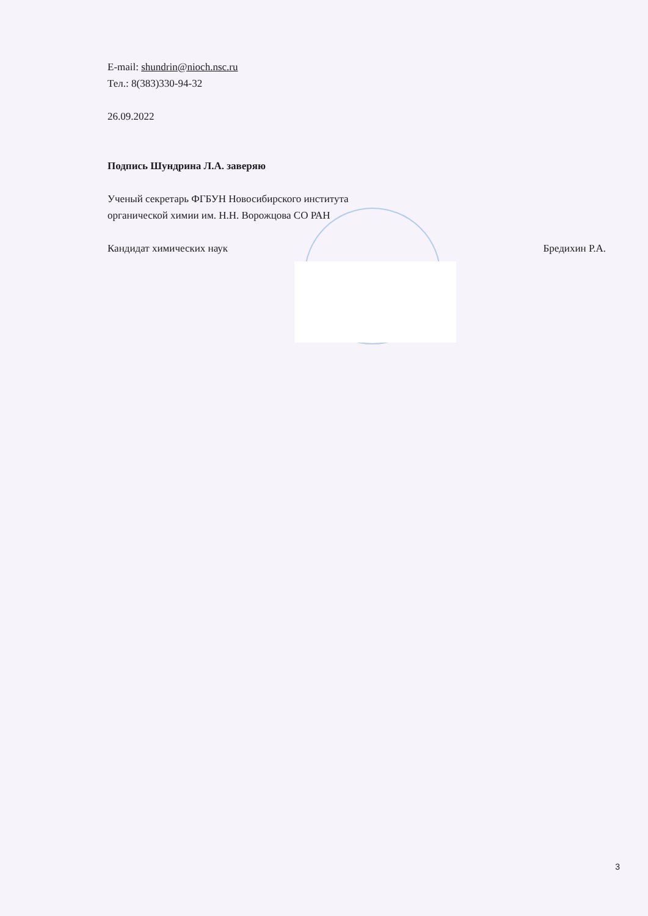E-mail: shundrin@nioch.nsc.ru
Тел.: 8(383)330-94-32
26.09.2022
Подпись Шундрина Л.А. заверяю
Ученый секретарь ФГБУН Новосибирского института
органической химии им. Н.Н. Ворожцова СО РАН
Кандидат химических наук Бредихин Р.А.
3